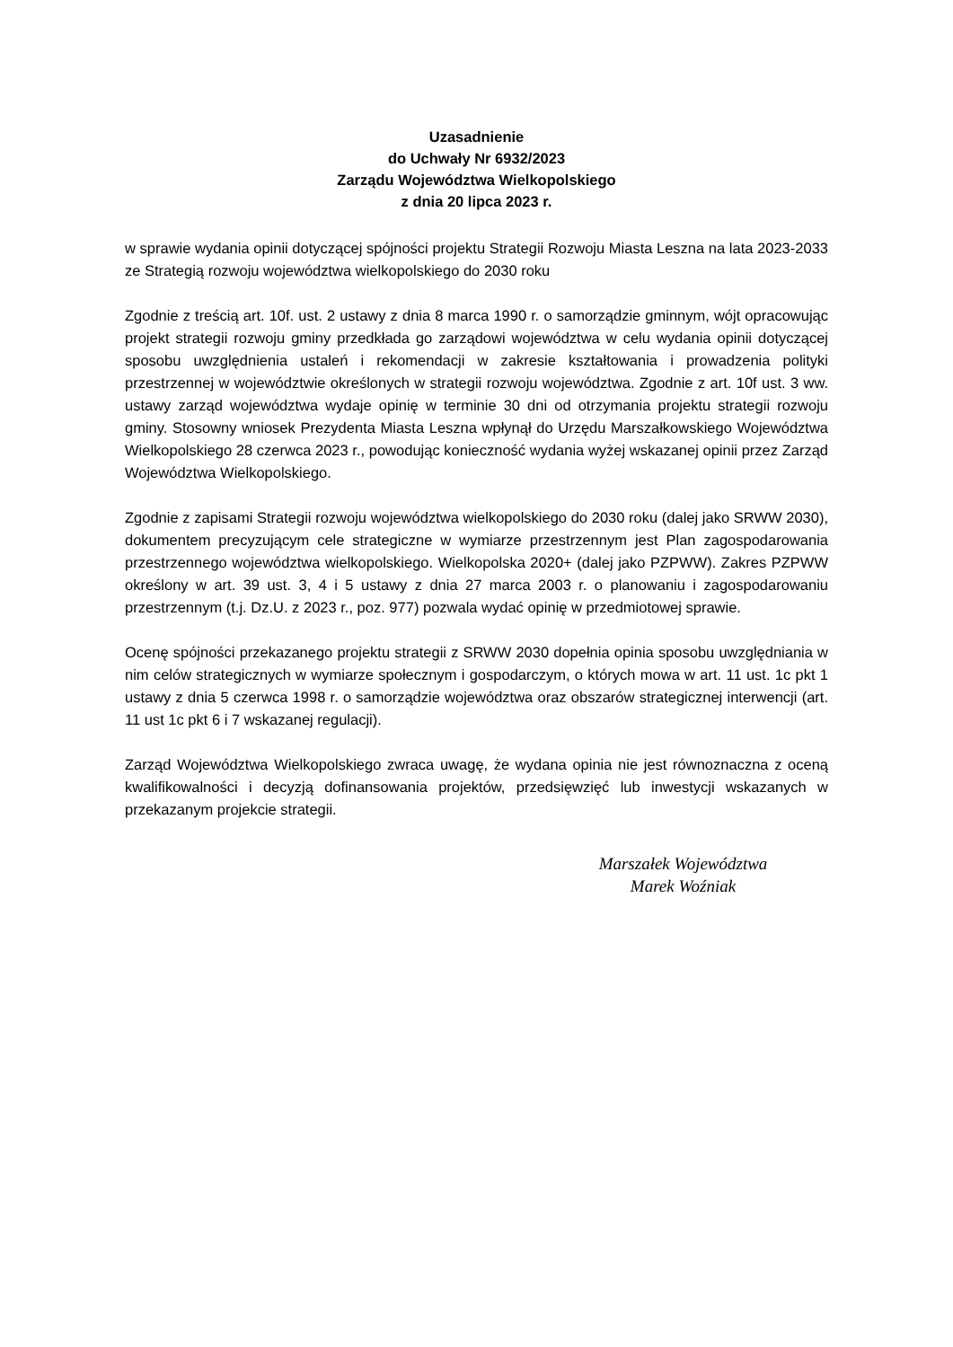Uzasadnienie
do Uchwały Nr 6932/2023
Zarządu Województwa Wielkopolskiego
z dnia 20 lipca 2023 r.
w sprawie wydania opinii dotyczącej spójności projektu Strategii Rozwoju Miasta Leszna na lata 2023-2033 ze Strategią rozwoju województwa wielkopolskiego do 2030 roku
Zgodnie z treścią art. 10f. ust. 2 ustawy z dnia 8 marca 1990 r. o samorządzie gminnym, wójt opracowując projekt strategii rozwoju gminy przedkłada go zarządowi województwa w celu wydania opinii dotyczącej sposobu uwzględnienia ustaleń i rekomendacji w zakresie kształtowania i prowadzenia polityki przestrzennej w województwie określonych w strategii rozwoju województwa. Zgodnie z art. 10f ust. 3 ww. ustawy zarząd województwa wydaje opinię w terminie 30 dni od otrzymania projektu strategii rozwoju gminy. Stosowny wniosek Prezydenta Miasta Leszna wpłynął do Urzędu Marszałkowskiego Województwa Wielkopolskiego 28 czerwca 2023 r., powodując konieczność wydania wyżej wskazanej opinii przez Zarząd Województwa Wielkopolskiego.
Zgodnie z zapisami Strategii rozwoju województwa wielkopolskiego do 2030 roku (dalej jako SRWW 2030), dokumentem precyzującym cele strategiczne w wymiarze przestrzennym jest Plan zagospodarowania przestrzennego województwa wielkopolskiego. Wielkopolska 2020+ (dalej jako PZPWW). Zakres PZPWW określony w art. 39 ust. 3, 4 i 5 ustawy z dnia 27 marca 2003 r. o planowaniu i zagospodarowaniu przestrzennym (t.j. Dz.U. z 2023 r., poz. 977) pozwala wydać opinię w przedmiotowej sprawie.
Ocenę spójności przekazanego projektu strategii z SRWW 2030 dopełnia opinia sposobu uwzględniania w nim celów strategicznych w wymiarze społecznym i gospodarczym, o których mowa w art. 11 ust. 1c pkt 1 ustawy z dnia 5 czerwca 1998 r. o samorządzie województwa oraz obszarów strategicznej interwencji (art. 11 ust 1c pkt 6 i 7 wskazanej regulacji).
Zarząd Województwa Wielkopolskiego zwraca uwagę, że wydana opinia nie jest równoznaczna z oceną kwalifikowalności i decyzją dofinansowania projektów, przedsięwzięć lub inwestycji wskazanych w przekazanym projekcie strategii.
Marszałek Województwa
Marek Woźniak